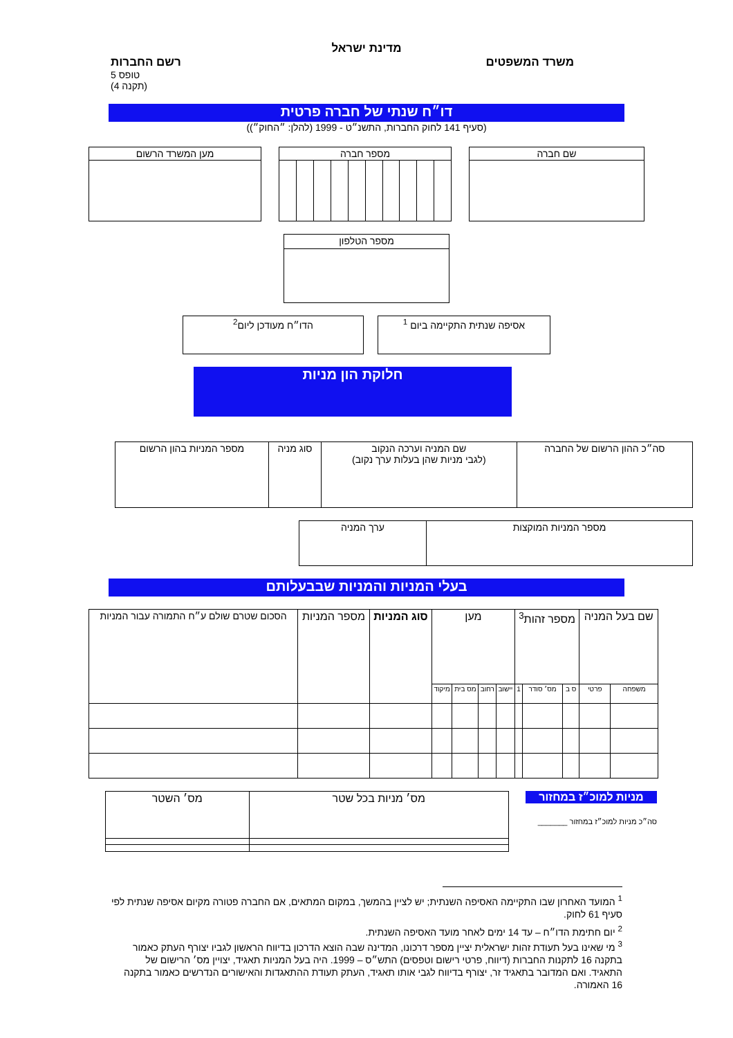מדינת ישראל
משרד המשפטים רשם החברות
טופס 5
(תקנה 4)
דו״ח שנתי של חברה פרטית
(סעיף 141 לחוק החברות, התשנ״ט - 1999 (להלן: ״החוק״))
| שם חברה |
| מספר חברה | | | | | | | | | |
| מען המשרד הרשום |
| מספר הטלפון |
| אסיפה שנתית התקיימה ביום <sup>1</sup> |
| הדו״ח מעודכן ליום<sup>2</sup> |
חלוקת הון מניות
| סה״כ ההון הרשום של החברה | שם המניה וערכה הנקוב (לגבי מניות שהן בעלות ערך נקוב) | סוג מניה | מספר המניות בהון הרשום |
| מספר המניות המוקצות | ערך המניה |
בעלי המניות והמניות שבבעלותם
| שם בעל המניה | | מספר זהות<sup>3</sup> | | | מען | | | | סוג המניות | מספר המניות | הסכום שטרם שולם ע״ח התמורה עבור המניות |
| משפחה | פרטי | ס ב | מס׳ סודר | 1 | יישוב | רחוב | מס בית | מיקוד | | | |
מניות למוכ״ז במחזור
סה״כ מניות למוכ״ז במחזור _______
| מס׳ מניות בכל שטר | מס׳ השטר |
<sup>1</sup> המועד האחרון שבו התקיימה האסיפה השנתית; יש לציין בהמשך, במקום המתאים, אם החברה פטורה מקיום אסיפה שנתית לפי סעיף 61 לחוק.
<sup>2</sup> יום חתימת הדו״ח – עד 14 ימים לאחר מועד האסיפה השנתית.
<sup>3</sup> מי שאינו בעל תעודת זהות ישראלית יציין מספר דרכונו, המדינה שבה הוצא הדרכון בדיווח הראשון לגביו יצורף העתק כאמור בתקנה 16 לתקנות החברות (דיווח, פרטי רישום וטפסים) התש״ס – 1999. היה בעל המניות תאגיד, יצויין מס׳ הרישום של התאגיד. ואם המדובר בתאגיד זר, יצורף בדיווח לגבי אותו תאגיד, העתק תעודת ההתאגדות והאישורים הנדרשים כאמור בתקנה 16 האמורה.